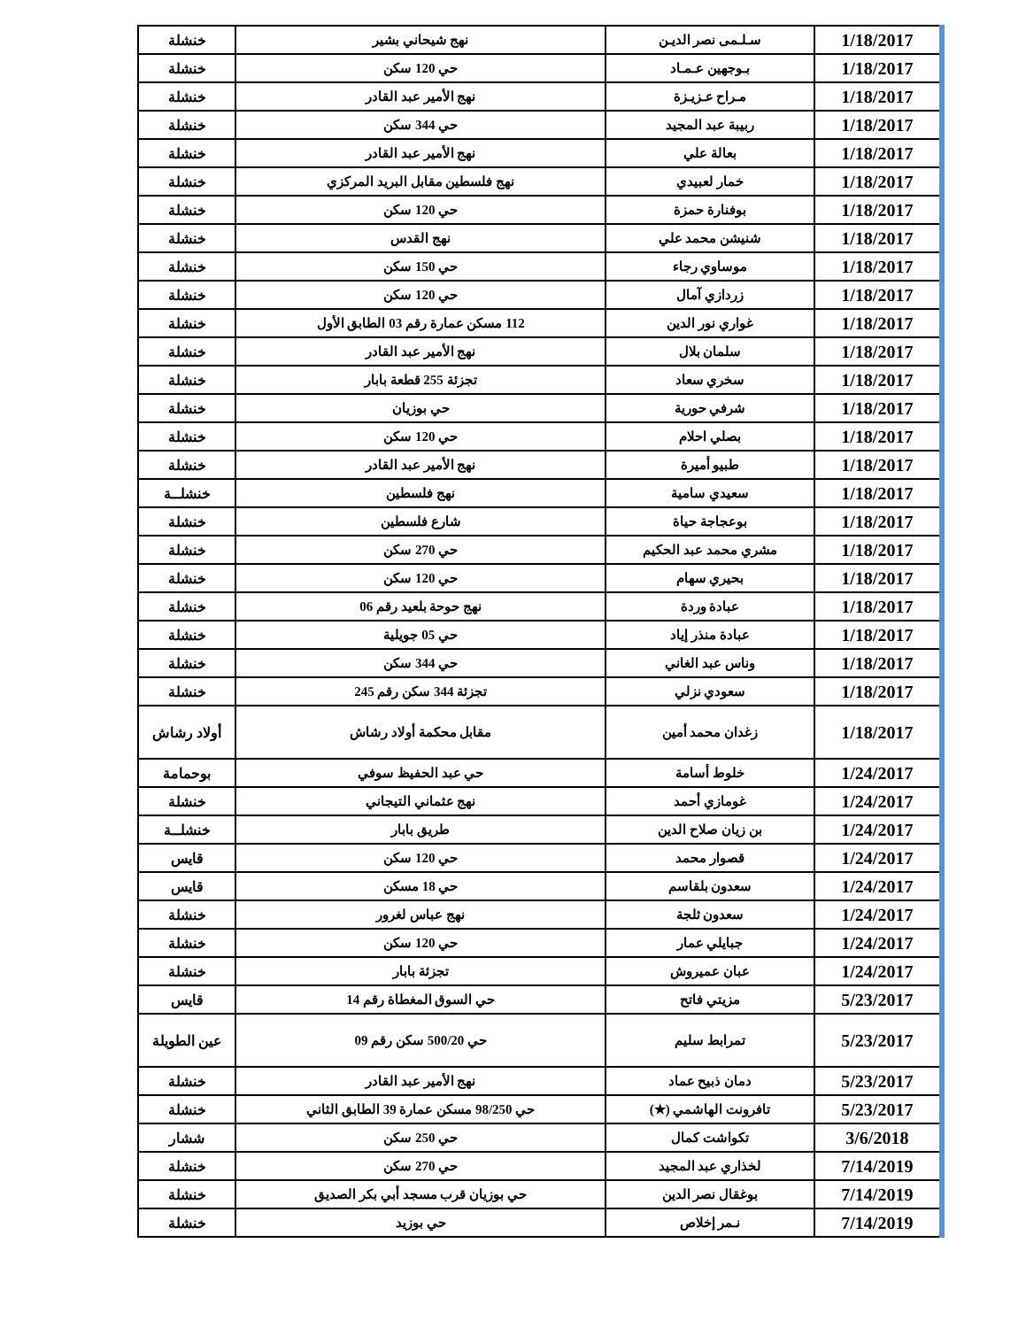| 1/18/2017 | سـلـمى نصر الديـن | نهج شيحاني بشير | خنشلة |
| 1/18/2017 | بـوجهين عـمـاد | حي 120 سكن | خنشلة |
| 1/18/2017 | مـراح عـزيـزة | نهج الأمير عبد القادر | خنشلة |
| 1/18/2017 | ربيبة عبد المجيد | حي 344 سكن | خنشلة |
| 1/18/2017 | بعالة علي | نهج الأمير عبد القادر | خنشلة |
| 1/18/2017 | خمار لعبيدي | نهج فلسطين مقابل البريد المركزي | خنشلة |
| 1/18/2017 | بوفنارة حمزة | حي 120 سكن | خنشلة |
| 1/18/2017 | شنيشن محمد علي | نهج القدس | خنشلة |
| 1/18/2017 | موساوي رجاء | حي 150 سكن | خنشلة |
| 1/18/2017 | زردازي آمال | حي 120 سكن | خنشلة |
| 1/18/2017 | غواري نور الدين | 112 مسكن عمارة رقم 03 الطابق الأول | خنشلة |
| 1/18/2017 | سلمان بلال | نهج الأمير عبد القادر | خنشلة |
| 1/18/2017 | سخري سعاد | تجزئة 255 قطعة بابار | خنشلة |
| 1/18/2017 | شرفي حورية | حي بوزيان | خنشلة |
| 1/18/2017 | بصلي احلام | حي 120 سكن | خنشلة |
| 1/18/2017 | طبيو أميرة | نهج الأمير عبد القادر | خنشلة |
| 1/18/2017 | سعيدي سامية | نهج فلسطين | خنشلــة |
| 1/18/2017 | بوعجاجة حياة | شارع فلسطين | خنشلة |
| 1/18/2017 | مشري محمد عبد الحكيم | حي 270 سكن | خنشلة |
| 1/18/2017 | بحيري سهام | حي 120 سكن | خنشلة |
| 1/18/2017 | عبادة وردة | نهج حوحة بلعيد رقم 06 | خنشلة |
| 1/18/2017 | عبادة منذر إياد | حي 05 جويلية | خنشلة |
| 1/18/2017 | وناس عبد الغاني | حي 344 سكن | خنشلة |
| 1/18/2017 | سعودي نزلي | تجزئة 344 سكن رقم 245 | خنشلة |
| 1/18/2017 | زغدان محمد أمين | مقابل محكمة أولاد رشاش | أولاد رشاش |
| 1/24/2017 | خلوط أسامة | حي عبد الحفيظ سوفي | بوحمامة |
| 1/24/2017 | غومازي أحمد | نهج عثماني التيجاني | خنشلة |
| 1/24/2017 | بن زيان صلاح الدين | طريق بابار | خنشلــة |
| 1/24/2017 | قصوار محمد | حي 120 سكن | قايس |
| 1/24/2017 | سعدون بلقاسم | حي 18 مسكن | قايس |
| 1/24/2017 | سعدون ثلجة | نهج عباس لغرور | خنشلة |
| 1/24/2017 | جبايلي عمار | حي 120 سكن | خنشلة |
| 1/24/2017 | عبان عميروش | تجزئة بابار | خنشلة |
| 5/23/2017 | مزيتي فاتح | حي السوق المغطاة رقم 14 | قايس |
| 5/23/2017 | تمرابط سليم | حي 500/20 سكن رقم 09 | عين الطويلة |
| 5/23/2017 | دمان ذبيح عماد | نهج الأمير عبد القادر | خنشلة |
| 5/23/2017 | تافرونت الهاشمي (★) | حي 98/250 مسكن عمارة 39 الطابق الثاني | خنشلة |
| 3/6/2018 | تكواشت كمال | حي 250 سكن | ششار |
| 7/14/2019 | لخذاري عبد المجيد | حي 270 سكن | خنشلة |
| 7/14/2019 | بوغقال نصر الدين | حي بوزيان قرب مسجد أبي بكر الصديق | خنشلة |
| 7/14/2019 | نـمر إخلاص | حي بوزيد | خنشلة |